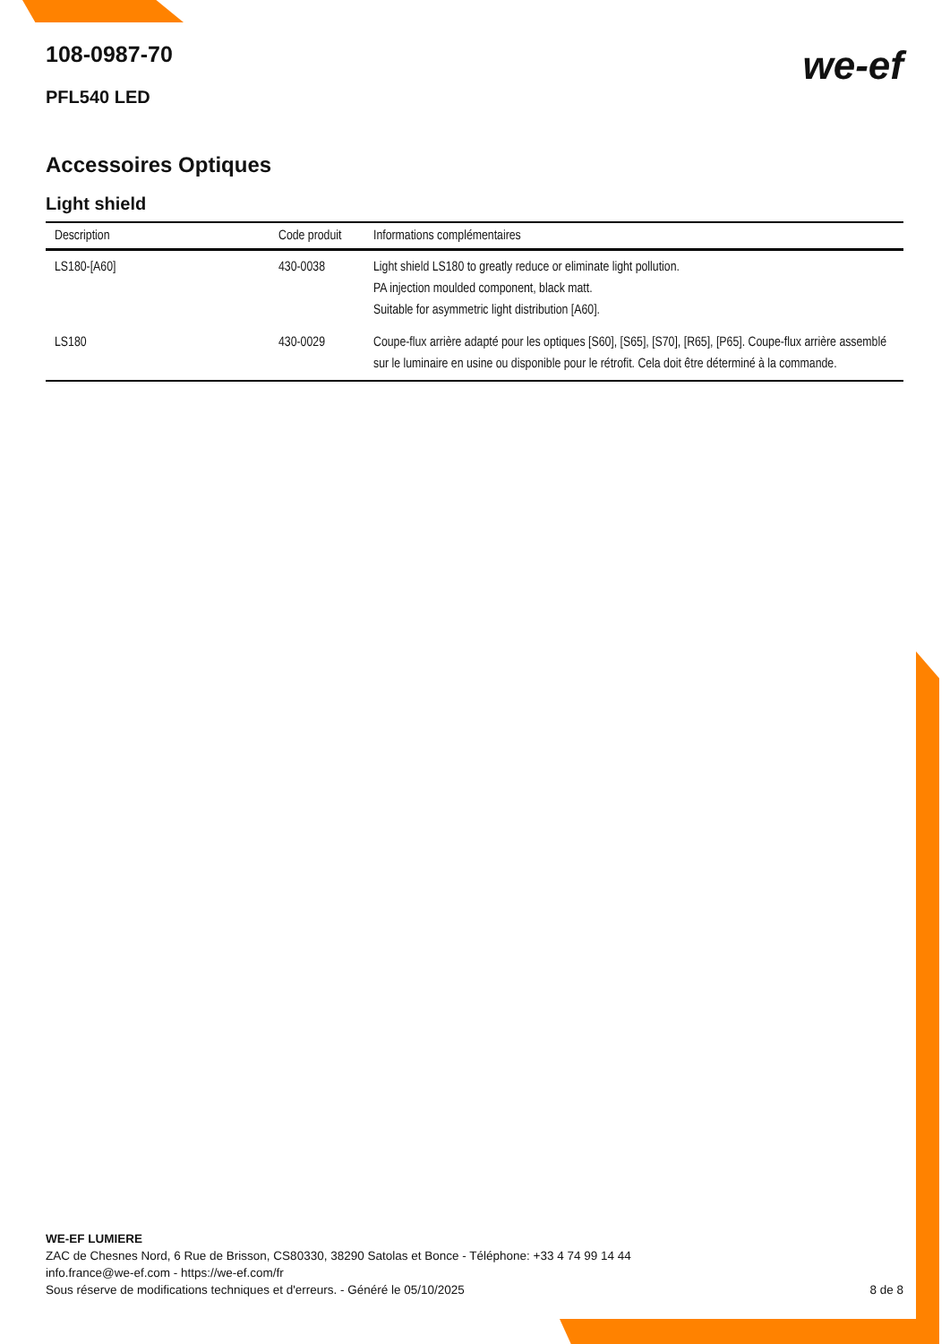108-0987-70
PFL540 LED
we-ef
Accessoires Optiques
Light shield
| Description | Code produit | Informations complémentaires |
| --- | --- | --- |
| LS180-[A60] | 430-0038 | Light shield LS180 to greatly reduce or eliminate light pollution. PA injection moulded component, black matt. Suitable for asymmetric light distribution [A60]. |
| LS180 | 430-0029 | Coupe-flux arrière adapté pour les optiques [S60], [S65], [S70], [R65], [P65]. Coupe-flux arrière assemblé sur le luminaire en usine ou disponible pour le rétrofit. Cela doit être déterminé à la commande. |
WE-EF LUMIERE
ZAC de Chesnes Nord, 6 Rue de Brisson, CS80330, 38290 Satolas et Bonce - Téléphone: +33 4 74 99 14 44
info.france@we-ef.com - https://we-ef.com/fr
Sous réserve de modifications techniques et d'erreurs. - Généré le 05/10/2025 8 de 8